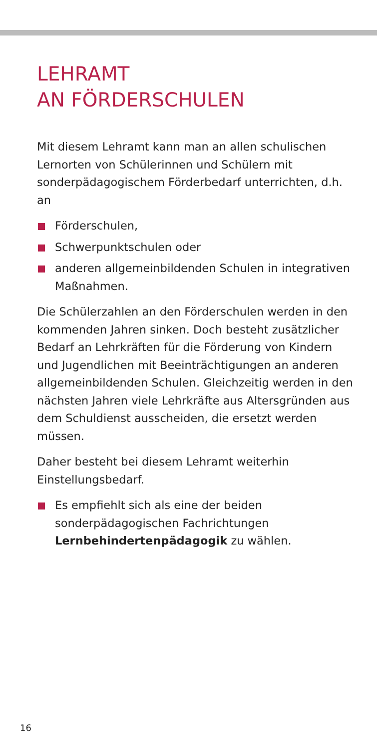LEHRAMT
AN FÖRDERSCHULEN
Mit diesem Lehramt kann man an allen schulischen Lernorten von Schülerinnen und Schülern mit sonderpädagogischem Förderbedarf unterrichten, d.h. an
Förderschulen,
Schwerpunktschulen oder
anderen allgemeinbildenden Schulen in integrativen Maßnahmen.
Die Schülerzahlen an den Förderschulen werden in den kommenden Jahren sinken. Doch besteht zusätzlicher Bedarf an Lehrkräften für die Förderung von Kindern und Jugendlichen mit Beeinträchtigungen an anderen allgemeinbildenden Schulen. Gleichzeitig werden in den nächsten Jahren viele Lehrkräfte aus Altersgründen aus dem Schuldienst ausscheiden, die ersetzt werden müssen.
Daher besteht bei diesem Lehramt weiterhin Einstellungsbedarf.
Es empfiehlt sich als eine der beiden sonderpädagogischen Fachrichtungen Lernbehindertenpädagogik zu wählen.
16